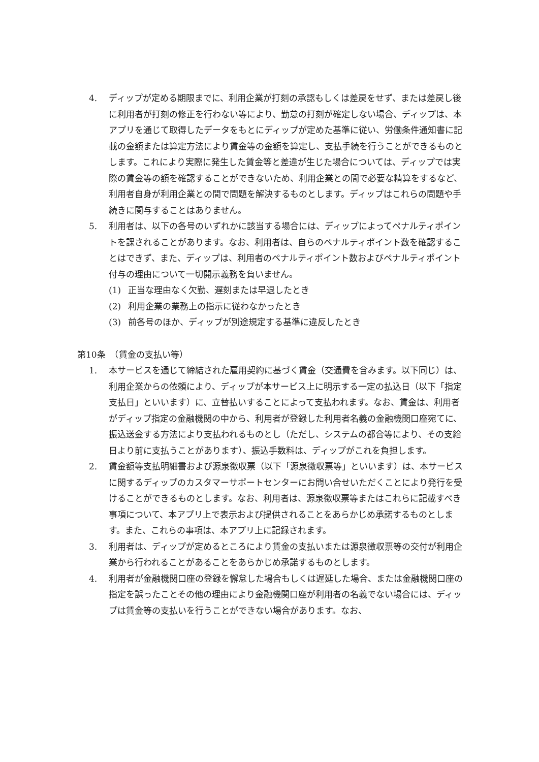4. ディップが定める期限までに、利用企業が打刻の承認もしくは差戻をせず、または差戻し後に利用者が打刻の修正を行わない等により、勤怠の打刻が確定しない場合、ディップは、本アプリを通じて取得したデータをもとにディップが定めた基準に従い、労働条件通知書に記載の金額または算定方法により賃金等の金額を算定し、支払手続を行うことができるものとします。これにより実際に発生した賃金等と差違が生じた場合については、ディップでは実際の賃金等の額を確認することができないため、利用企業との間で必要な精算をするなど、利用者自身が利用企業との間で問題を解決するものとします。ディップはこれらの問題や手続きに関与することはありません。
5. 利用者は、以下の各号のいずれかに該当する場合には、ディップによってペナルティポイントを課されることがあります。なお、利用者は、自らのペナルティポイント数を確認することはできず、また、ディップは、利用者のペナルティポイント数およびペナルティポイント付与の理由について一切開示義務を負いません。
(1) 正当な理由なく欠勤、遅刻または早退したとき
(2) 利用企業の業務上の指示に従わなかったとき
(3) 前各号のほか、ディップが別途規定する基準に違反したとき
第10条　（賃金の支払い等）
1. 本サービスを通じて締結された雇用契約に基づく賃金（交通費を含みます。以下同じ）は、利用企業からの依頼により、ディップが本サービス上に明示する一定の払込日（以下「指定支払日」といいます）に、立替払いすることによって支払われます。なお、賃金は、利用者がディップ指定の金融機関の中から、利用者が登録した利用者名義の金融機関口座宛てに、振込送金する方法により支払われるものとし（ただし、システムの都合等により、その支給日より前に支払うことがあります）、振込手数料は、ディップがこれを負担します。
2. 賃金額等支払明細書および源泉徴収票（以下「源泉徴収票等」といいます）は、本サービスに関するディップのカスタマーサポートセンターにお問い合せいただくことにより発行を受けることができるものとします。なお、利用者は、源泉徴収票等またはこれらに記載すべき事項について、本アプリ上で表示および提供されることをあらかじめ承諾するものとします。また、これらの事項は、本アプリ上に記録されます。
3. 利用者は、ディップが定めるところにより賃金の支払いまたは源泉徴収票等の交付が利用企業から行われることがあることをあらかじめ承諾するものとします。
4. 利用者が金融機関口座の登録を懈怠した場合もしくは遅延した場合、または金融機関口座の指定を誤ったことその他の理由により金融機関口座が利用者の名義でない場合には、ディップは賃金等の支払いを行うことができない場合があります。なお、